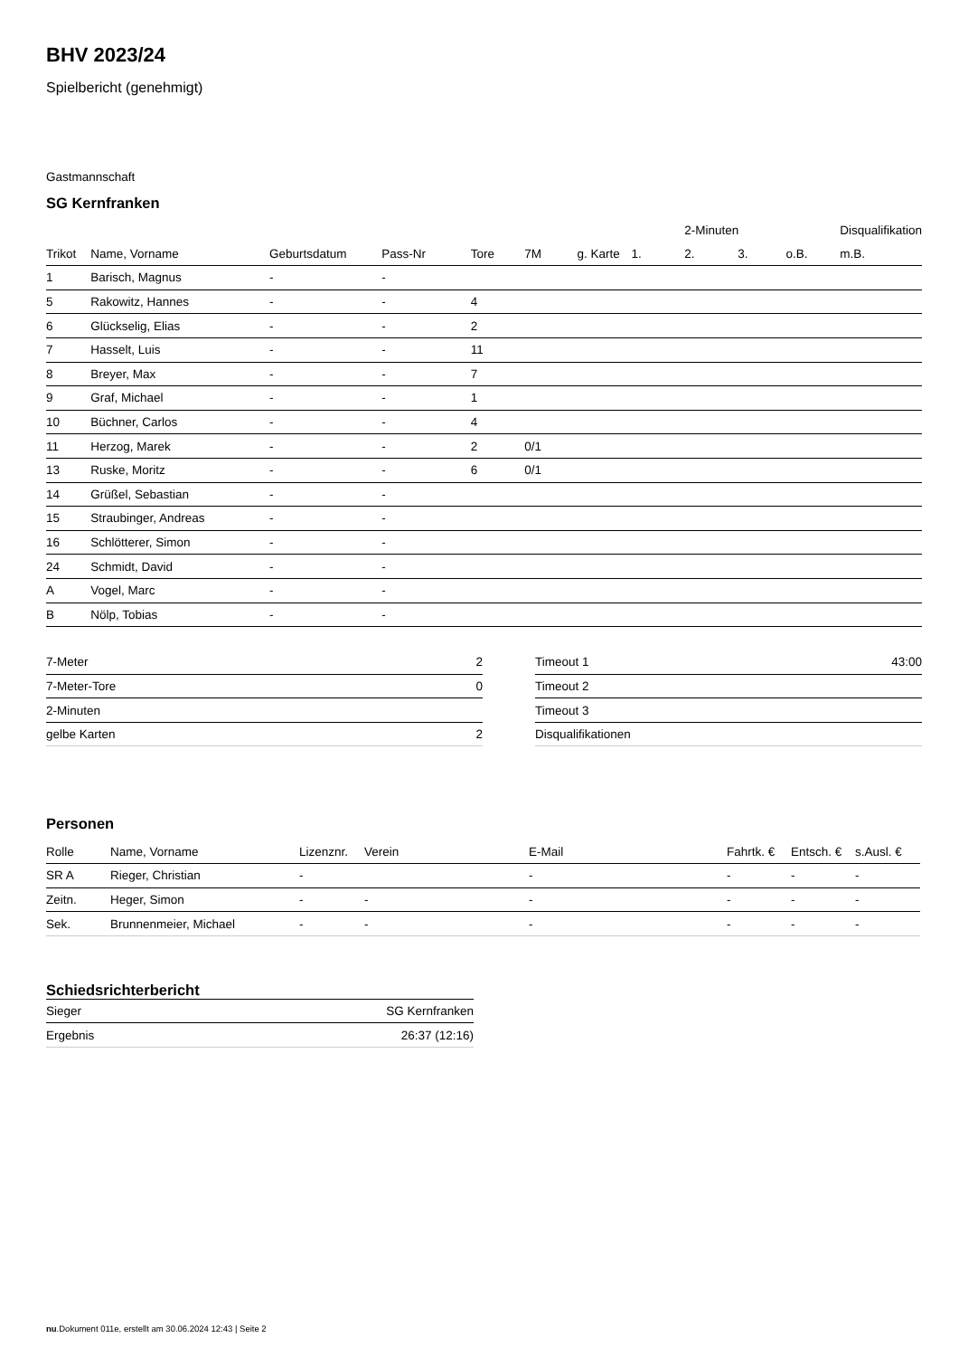BHV 2023/24
Spielbericht (genehmigt)
Gastmannschaft
SG Kernfranken
| | | | | | | | | 2-Minuten | | | Disqualifikation |
| --- | --- | --- | --- | --- | --- | --- | --- | --- | --- | --- | --- |
| Trikot | Name, Vorname | Geburtsdatum | Pass-Nr | Tore | 7M | g. Karte | 1. | 2. | 3. | o.B. | m.B. |
| 1 | Barisch, Magnus | - | - | | | | | | | | |
| 5 | Rakowitz, Hannes | - | - | 4 | | | | | | | |
| 6 | Glückselig, Elias | - | - | 2 | | | | | | | |
| 7 | Hasselt, Luis | - | - | 11 | | | | | | | |
| 8 | Breyer, Max | - | - | 7 | | | | | | | |
| 9 | Graf, Michael | - | - | 1 | | | | | | | |
| 10 | Büchner, Carlos | - | - | 4 | | | | | | | |
| 11 | Herzog, Marek | - | - | 2 | 0/1 | | | | | | |
| 13 | Ruske, Moritz | - | - | 6 | 0/1 | | | | | | |
| 14 | Grüßel, Sebastian | - | - | | | | | | | | |
| 15 | Straubinger, Andreas | - | - | | | | | | | | |
| 16 | Schlötterer, Simon | - | - | | | | | | | | |
| 24 | Schmidt, David | - | - | | | | | | | | |
| A | Vogel, Marc | - | - | | | | | | | | |
| B | Nölp, Tobias | - | - | | | | | | | | |
| 7-Meter | 2 |
| 7-Meter-Tore | 0 |
| 2-Minuten | |
| gelbe Karten | 2 |
| Timeout 1 | 43:00 |
| Timeout 2 | |
| Timeout 3 | |
| Disqualifikationen | |
Personen
| Rolle | Name, Vorname | Lizenznr. | Verein | E-Mail | Fahrtk. € | Entsch. € | s.Ausl. € |
| --- | --- | --- | --- | --- | --- | --- | --- |
| SR A | Rieger, Christian | - | | - | - | - | - |
| Zeitn. | Heger, Simon | - | - | - | - | - | - |
| Sek. | Brunnenmeier, Michael | - | - | - | - | - | - |
Schiedsrichterbericht
| Sieger | SG Kernfranken |
| Ergebnis | 26:37 (12:16) |
nu.Dokument 011e, erstellt am 30.06.2024 12:43 | Seite 2